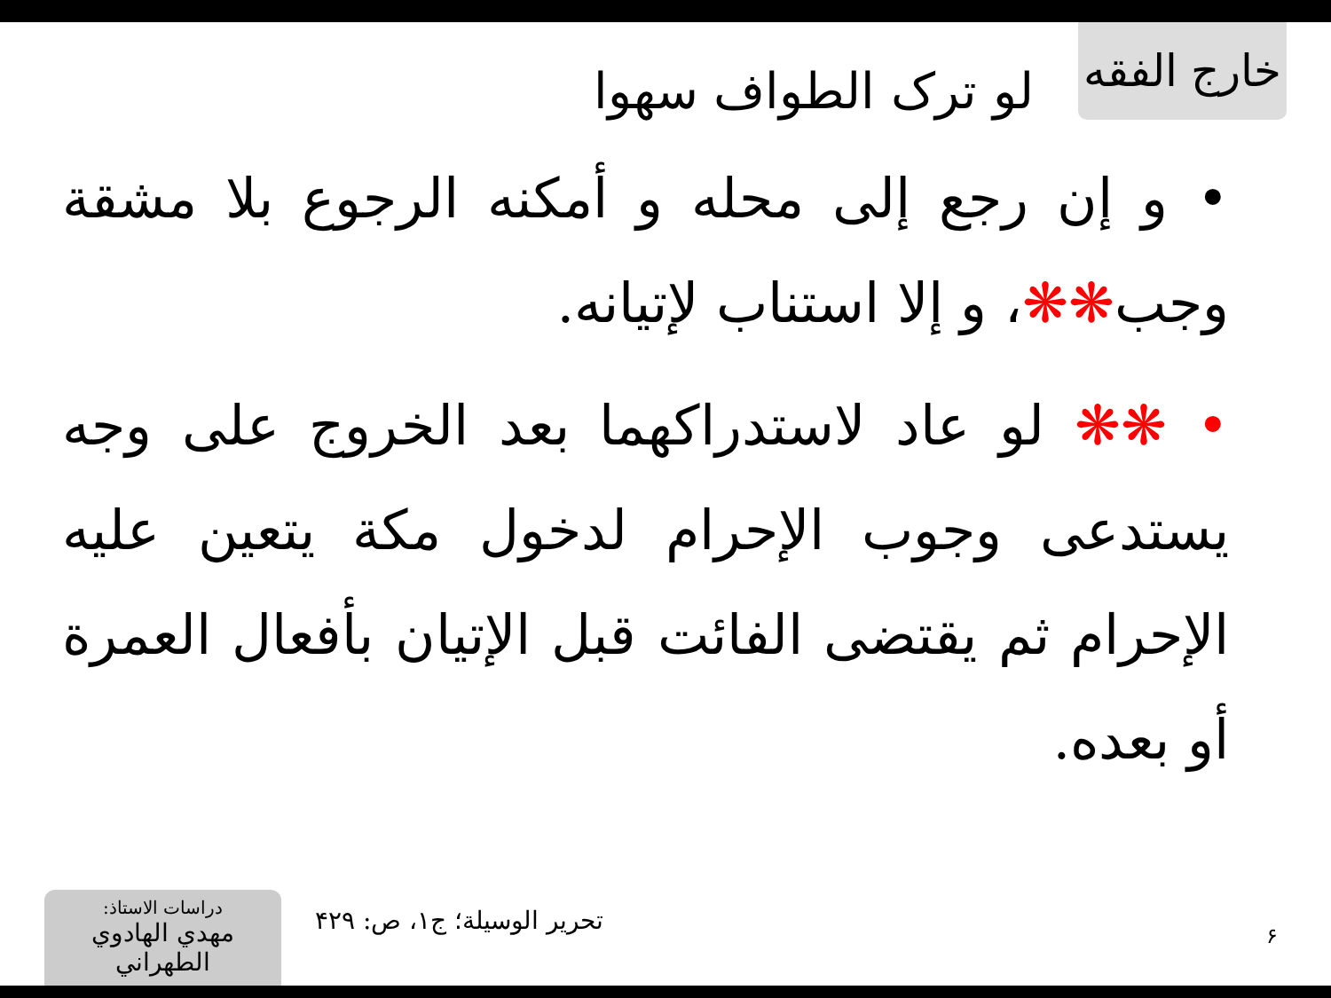خارج الفقه
لو ترک الطواف سهوا
• و إن رجع إلى محله و أمكنه الرجوع بلا مشقة وجب❋❋، و إلا استناب لإتيانه.
• ❋❋ لو عاد لاستدراكهما بعد الخروج على وجه يستدعى وجوب الإحرام لدخول مكة يتعين عليه الإحرام ثم يقتضى الفائت قبل الإتيان بأفعال العمرة أو بعده.
۶
تحرير الوسيلة؛ ج۱، ص: ۴۲۹
دراسات الاستاذ:
مهدي الهادوي الطهراني